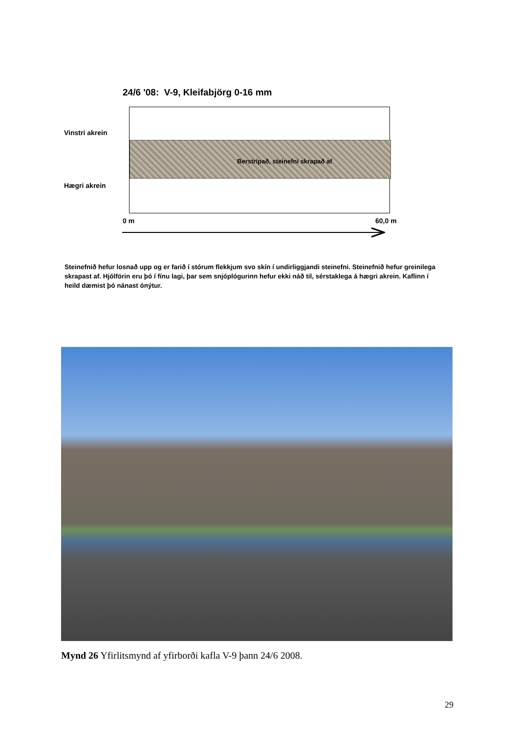24/6 '08: V-9, Kleifabjörg 0-16 mm
Vinstri akrein
Berstrípað, steinefni skrapað af
Hægri akrein
0 m 60,0 m
Steinefnið hefur losnað upp og er farið í stórum flekkjum svo skín í undirliggjandi steinefni. Steinefnið hefur greinilega skrapast af. Hjólförin eru þó í fínu lagi, þar sem snjóplógurinn hefur ekki náð til, sérstaklega á hægri akrein. Kaflinn í heild dæmist þó nánast ónýtur.
Mynd 26 Yfirlitsmynd af yfirborði kafla V-9 þann 24/6 2008.
29